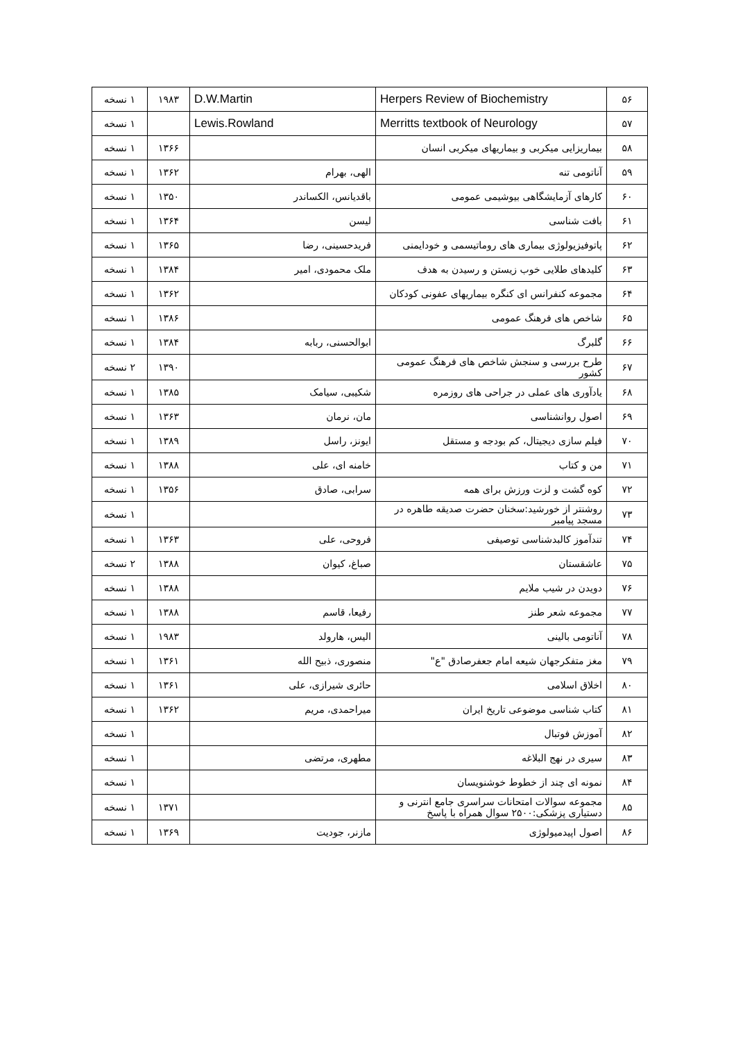| ۵۶ | Herpers Review of Biochemistry | D.W.Martin | ۱۹۸۳ | ۱ نسخه |
| ۵۷ | Merritts textbook of Neurology | Lewis.Rowland | | ۱ نسخه |
| ۵۸ | بیماریزایی میکربی و بیماریهای میکربی انسان | | ۱۳۶۶ | ۱ نسخه |
| ۵۹ | آناتومی تنه | الهی، بهرام | ۱۳۶۲ | ۱ نسخه |
| ۶۰ | کارهای آزمایشگاهی بیوشیمی عمومی | باقدیانس، الکساندر | ۱۳۵۰ | ۱ نسخه |
| ۶۱ | بافت شناسی | لیسن | ۱۳۶۴ | ۱ نسخه |
| ۶۲ | پاتوفیزیولوژی بیماری های روماتیسمی و خودایمنی | فریدحسینی، رضا | ۱۳۶۵ | ۱ نسخه |
| ۶۳ | کلیدهای طلایی خوب زیستن و رسیدن به هدف | ملک محمودی، امیر | ۱۳۸۴ | ۱ نسخه |
| ۶۴ | مجموعه کنفرانس ای کنگره بیماریهای عفونی کودکان | | ۱۳۶۲ | ۱ نسخه |
| ۶۵ | شاخص های فرهنگ عمومی | | ۱۳۸۶ | ۱ نسخه |
| ۶۶ | گلبرگ | ابوالحسنی، ربابه | ۱۳۸۴ | ۱ نسخه |
| ۶۷ | طرح بررسی و سنجش شاخص های فرهنگ عمومی کشور | | ۱۳۹۰ | ۲ نسخه |
| ۶۸ | یادآوری های عملی در جراحی های روزمره | شکیبی، سیامک | ۱۳۸۵ | ۱ نسخه |
| ۶۹ | اصول روانشناسی | مان، نرمان | ۱۳۶۳ | ۱ نسخه |
| ۷۰ | فیلم سازی دیجیتال، کم بودجه و مستقل | ایونز، راسل | ۱۳۸۹ | ۱ نسخه |
| ۷۱ | من و کتاب | خامنه ای، علی | ۱۳۸۸ | ۱ نسخه |
| ۷۲ | کوه گشت و لزت ورزش برای همه | سرابی، صادق | ۱۳۵۶ | ۱ نسخه |
| ۷۳ | روشنتر از خورشید:سخنان حضرت صدیقه طاهره در مسجد پیامبر | | | ۱ نسخه |
| ۷۴ | تندآموز کالبدشناسی توصیفی | فروحی، علی | ۱۳۶۳ | ۱ نسخه |
| ۷۵ | عاشقستان | صباغ، کیوان | ۱۳۸۸ | ۲ نسخه |
| ۷۶ | دویدن در شیب ملایم | | ۱۳۸۸ | ۱ نسخه |
| ۷۷ | مجموعه شعر طنز | رفیعا، قاسم | ۱۳۸۸ | ۱ نسخه |
| ۷۸ | آناتومی بالینی | الیس، هارولد | ۱۹۸۳ | ۱ نسخه |
| ۷۹ | مغز متفکرجهان شیعه امام جعفرصادق "ع" | منصوری، ذبیح الله | ۱۳۶۱ | ۱ نسخه |
| ۸۰ | اخلاق اسلامی | حائری شیرازی، علی | ۱۳۶۱ | ۱ نسخه |
| ۸۱ | کتاب شناسی موضوعی تاریخ ایران | میراحمدی، مریم | ۱۳۶۲ | ۱ نسخه |
| ۸۲ | آموزش فوتبال | | | ۱ نسخه |
| ۸۳ | سیری در نهج البلاغه | مطهری، مرتضی | | ۱ نسخه |
| ۸۴ | نمونه ای چند از خطوط خوشنویسان | | | ۱ نسخه |
| ۸۵ | مجموعه سوالات امتحانات سراسری جامع انترنی و دستیاری پزشکی:۲۵۰۰ سوال همراه با پاسخ | | ۱۳۷۱ | ۱ نسخه |
| ۸۶ | اصول اپیدمیولوژی | مازنر، جودیت | ۱۳۶۹ | ۱ نسخه |